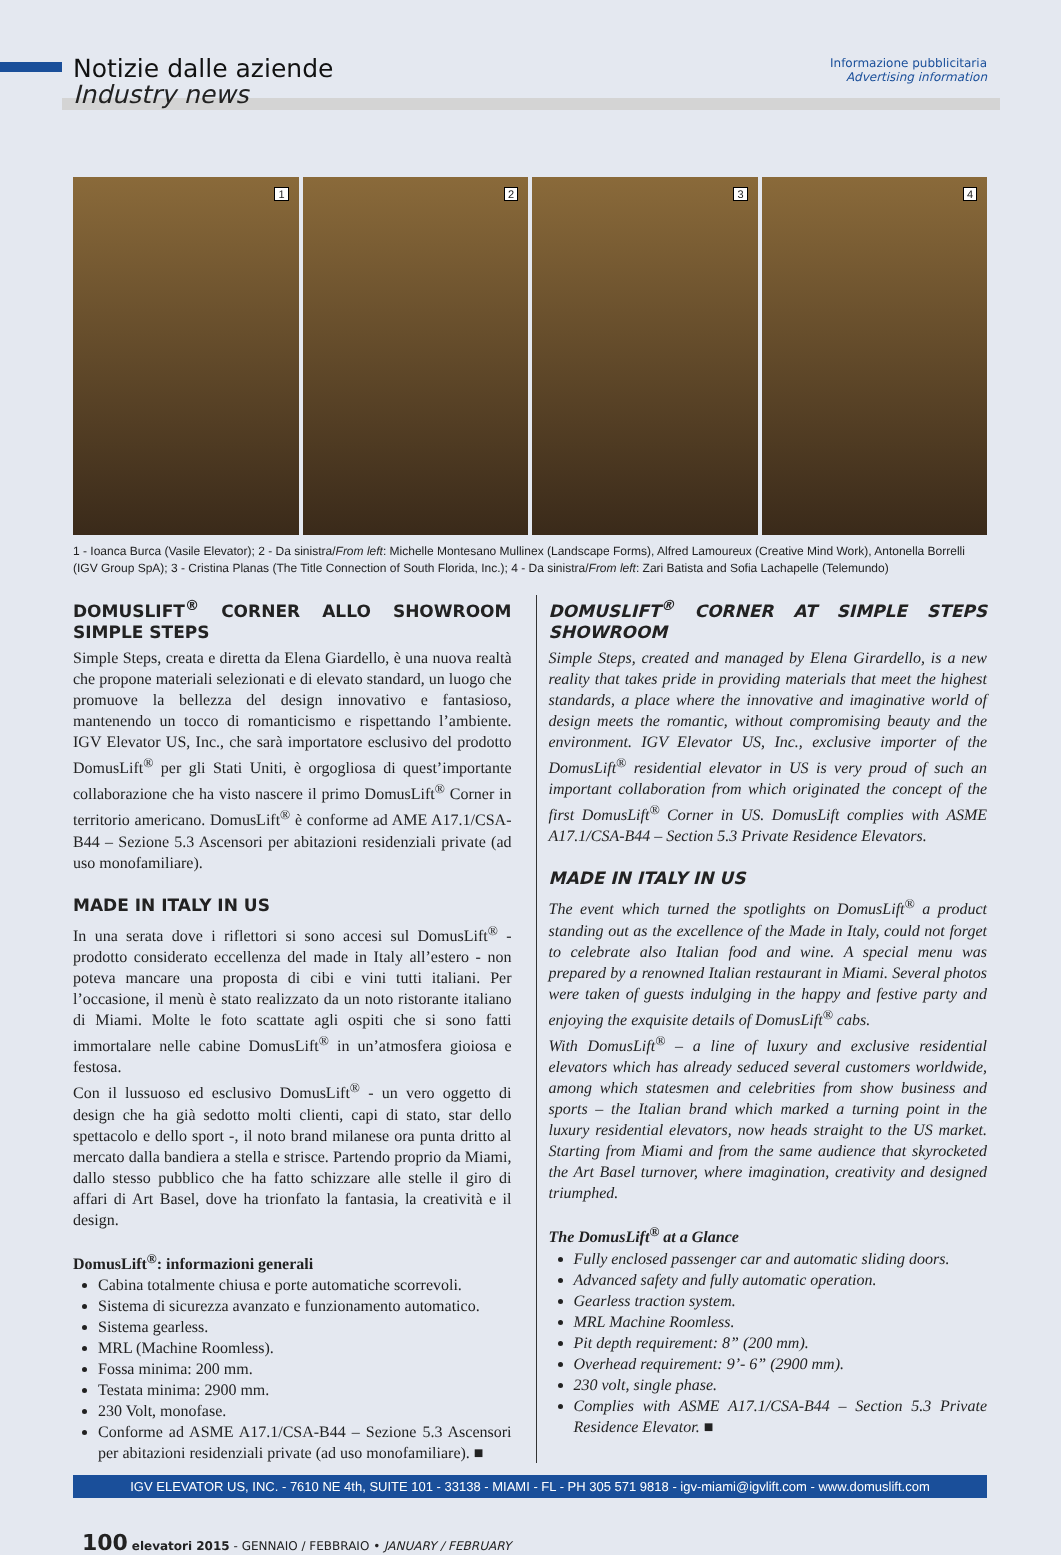Notizie dalle aziende
Industry news
Informazione pubblicitaria
Advertising information
1
2
3
4
1 - Ioanca Burca (Vasile Elevator); 2 - Da sinistra/From left: Michelle Montesano Mullinex (Landscape Forms), Alfred Lamoureux (Creative Mind Work), Antonella Borrelli (IGV Group SpA); 3 - Cristina Planas (The Title Connection of South Florida, Inc.); 4 - Da sinistra/From left: Zari Batista and Sofia Lachapelle (Telemundo)
DOMUSLIFT<sup>®</sup> CORNER ALLO SHOWROOM SIMPLE STEPS
Simple Steps, creata e diretta da Elena Giardello, è una nuova realtà che propone materiali selezionati e di elevato standard, un luogo che promuove la bellezza del design innovativo e fantasioso, mantenendo un tocco di romanticismo e rispettando l’ambiente. IGV Elevator US, Inc., che sarà importatore esclusivo del prodotto DomusLift<sup>®</sup> per gli Stati Uniti, è orgogliosa di quest’importante collaborazione che ha visto nascere il primo DomusLift<sup>®</sup> Corner in territorio americano. DomusLift<sup>®</sup> è conforme ad AME A17.1/CSA-B44 – Sezione 5.3 Ascensori per abitazioni residenziali private (ad uso monofamiliare).
MADE IN ITALY IN US
In una serata dove i riflettori si sono accesi sul DomusLift<sup>®</sup> - prodotto considerato eccellenza del made in Italy all’estero - non poteva mancare una proposta di cibi e vini tutti italiani. Per l’occasione, il menù è stato realizzato da un noto ristorante italiano di Miami. Molte le foto scattate agli ospiti che si sono fatti immortalare nelle cabine DomusLift<sup>®</sup> in un’atmosfera gioiosa e festosa.
Con il lussuoso ed esclusivo DomusLift<sup>®</sup> - un vero oggetto di design che ha già sedotto molti clienti, capi di stato, star dello spettacolo e dello sport -, il noto brand milanese ora punta dritto al mercato dalla bandiera a stella e strisce. Partendo proprio da Miami, dallo stesso pubblico che ha fatto schizzare alle stelle il giro di affari di Art Basel, dove ha trionfato la fantasia, la creatività e il design.
DomusLift<sup>®</sup>: informazioni generali
Cabina totalmente chiusa e porte automatiche scorrevoli.
Sistema di sicurezza avanzato e funzionamento automatico.
Sistema gearless.
MRL (Machine Roomless).
Fossa minima: 200 mm.
Testata minima: 2900 mm.
230 Volt, monofase.
Conforme ad ASME A17.1/CSA-B44 – Sezione 5.3 Ascensori per abitazioni residenziali private (ad uso monofamiliare). ■
DOMUSLIFT<sup>®</sup> CORNER AT SIMPLE STEPS SHOWROOM
Simple Steps, created and managed by Elena Girardello, is a new reality that takes pride in providing materials that meet the highest standards, a place where the innovative and imaginative world of design meets the romantic, without compromising beauty and the environment. IGV Elevator US, Inc., exclusive importer of the DomusLift<sup>®</sup> residential elevator in US is very proud of such an important collaboration from which originated the concept of the first DomusLift<sup>®</sup> Corner in US. DomusLift complies with ASME A17.1/CSA-B44 – Section 5.3 Private Residence Elevators.
MADE IN ITALY IN US
The event which turned the spotlights on DomusLift<sup>®</sup> a product standing out as the excellence of the Made in Italy, could not forget to celebrate also Italian food and wine. A special menu was prepared by a renowned Italian restaurant in Miami. Several photos were taken of guests indulging in the happy and festive party and enjoying the exquisite details of DomusLift<sup>®</sup> cabs.
With DomusLift<sup>®</sup> – a line of luxury and exclusive residential elevators which has already seduced several customers worldwide, among which statesmen and celebrities from show business and sports – the Italian brand which marked a turning point in the luxury residential elevators, now heads straight to the US market. Starting from Miami and from the same audience that skyrocketed the Art Basel turnover, where imagination, creativity and designed triumphed.
The DomusLift<sup>®</sup> at a Glance
Fully enclosed passenger car and automatic sliding doors.
Advanced safety and fully automatic operation.
Gearless traction system.
MRL Machine Roomless.
Pit depth requirement: 8” (200 mm).
Overhead requirement: 9’- 6” (2900 mm).
230 volt, single phase.
Complies with ASME A17.1/CSA-B44 – Section 5.3 Private Residence Elevator. ■
IGV ELEVATOR US, INC. - 7610 NE 4th, SUITE 101 - 33138 - MIAMI - FL - PH 305 571 9818 - igv-miami@igvlift.com - www.domuslift.com
100 elevatori 2015 - GENNAIO / FEBBRAIO • JANUARY / FEBRUARY